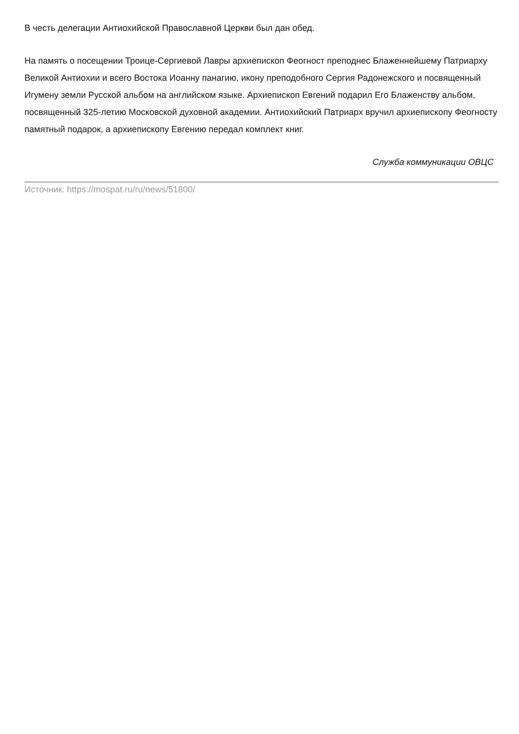В честь делегации Антиохийской Православной Церкви был дан обед.
На память о посещении Троице-Сергиевой Лавры архиепископ Феогност преподнес Блаженнейшему Патриарху Великой Антиохии и всего Востока Иоанну панагию, икону преподобного Сергия Радонежского и посвященный Игумену земли Русской альбом на английском языке. Архиепископ Евгений подарил Его Блаженству альбом, посвященный 325-летию Московской духовной академии. Антиохийский Патриарх вручил архиепископу Феогносту памятный подарок, а архиепископу Евгению передал комплект книг.
Служба коммуникации ОВЦС
Источник: https://mospat.ru/ru/news/51800/